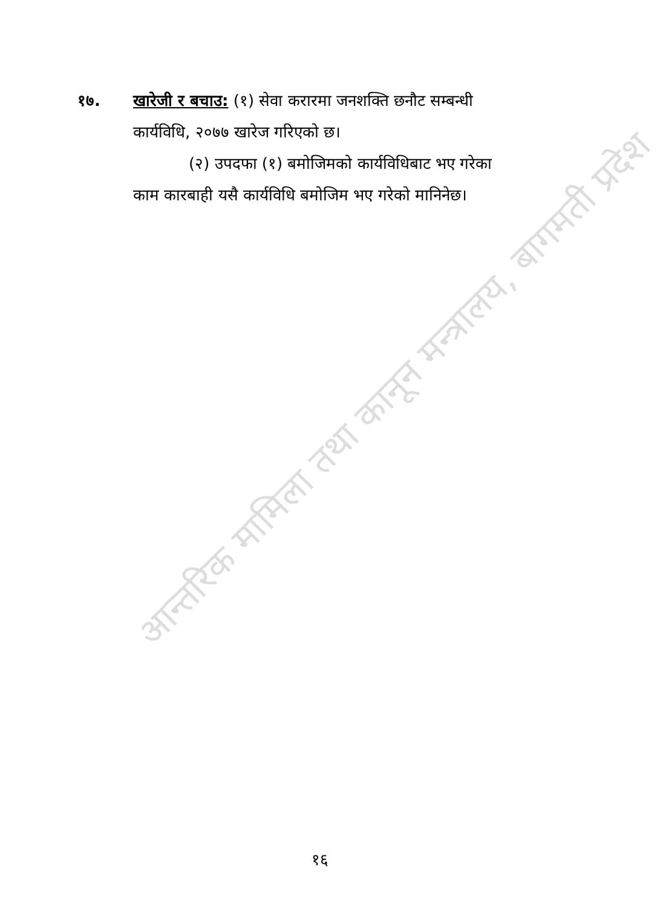आन्तरिक मामिला तथा कानून मन्त्रालय, बागमती प्रदेश
१७. खारेजी र बचाउ: (१) सेवा करारमा जनशक्ति छनौट सम्बन्धी
कार्यविधि, २०७७ खारेज गरिएको छ।
(२) उपदफा (१) बमोजिमको कार्यविधिबाट भए गरेका
काम कारबाही यसै कार्यविधि बमोजिम भए गरेको मानिनेछ।
१६